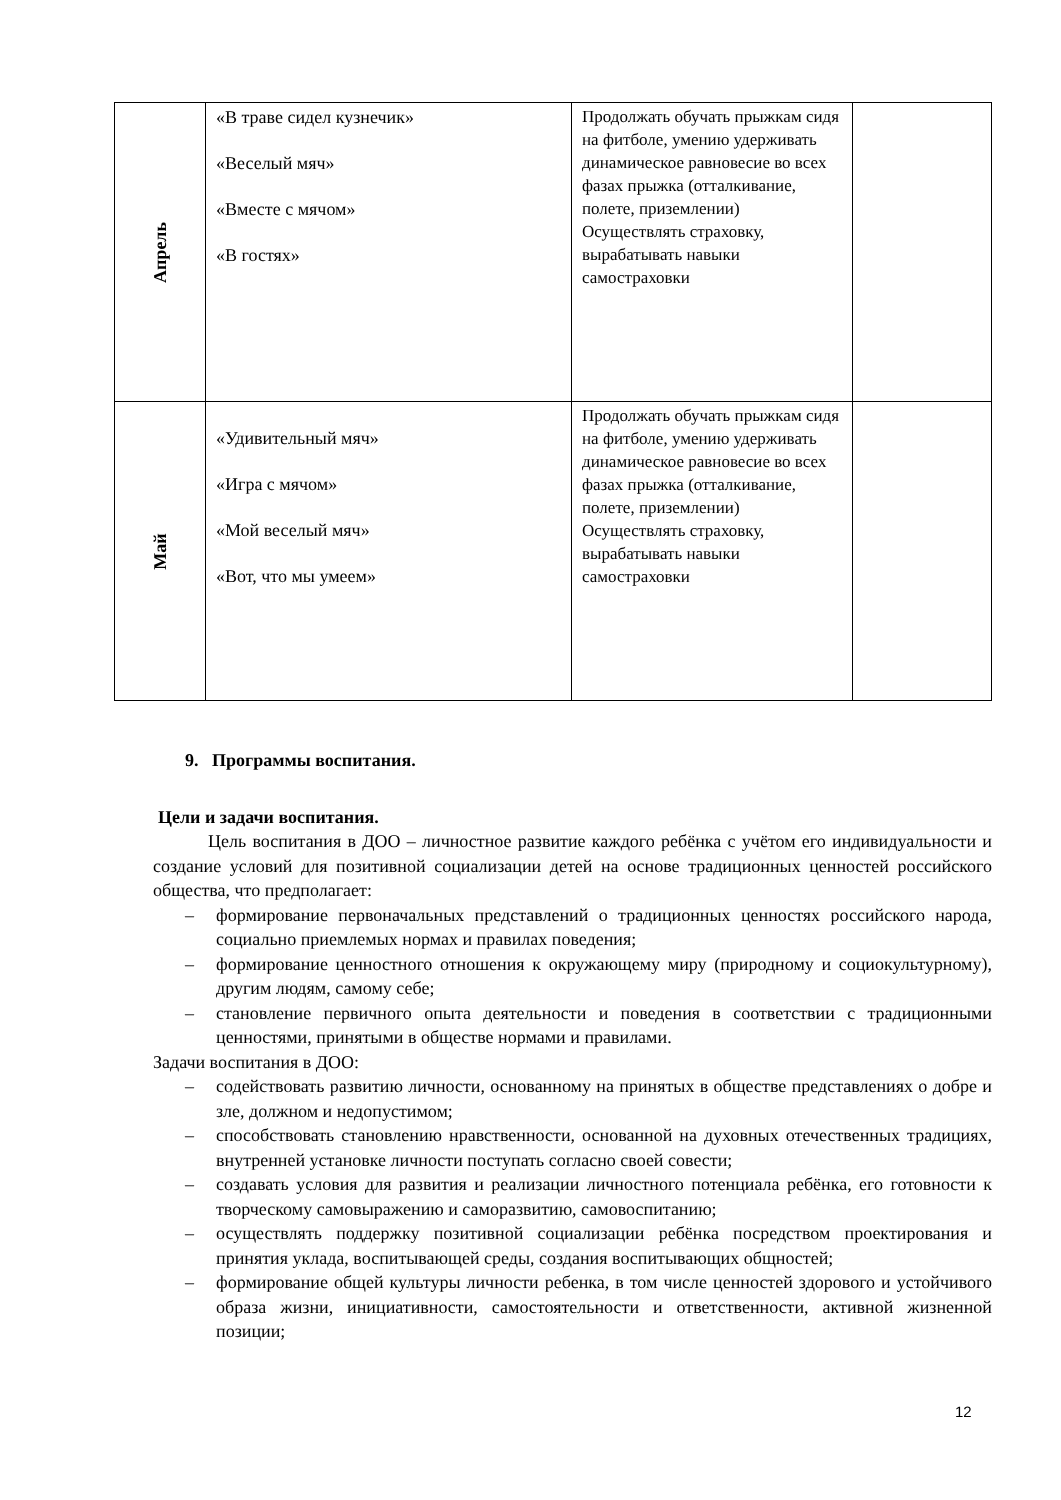| Апрель | «В траве сидел кузнечик» «Веселый мяч» «Вместе с мячом» «В гостях» | Продолжать обучать прыжкам сидя на фитболе, умению удерживать динамическое равновесие во всех фазах прыжка (отталкивание, полете, приземлении) Осуществлять страховку, вырабатывать навыки самостраховки | |
| Май | «Удивительный мяч» «Игра с мячом» «Мой веселый мяч» «Вот, что мы умеем» | Продолжать обучать прыжкам сидя на фитболе, умению удерживать динамическое равновесие во всех фазах прыжка (отталкивание, полете, приземлении) Осуществлять страховку, вырабатывать навыки самостраховки | |
9. Программы воспитания.
Цели и задачи воспитания.
Цель воспитания в ДОО – личностное развитие каждого ребёнка с учётом его индивидуальности и создание условий для позитивной социализации детей на основе традиционных ценностей российского общества, что предполагает:
– формирование первоначальных представлений о традиционных ценностях российского народа, социально приемлемых нормах и правилах поведения;
– формирование ценностного отношения к окружающему миру (природному и социокультурному), другим людям, самому себе;
– становление первичного опыта деятельности и поведения в соответствии с традиционными ценностями, принятыми в обществе нормами и правилами.
Задачи воспитания в ДОО:
– содействовать развитию личности, основанному на принятых в обществе представлениях о добре и зле, должном и недопустимом;
– способствовать становлению нравственности, основанной на духовных отечественных традициях, внутренней установке личности поступать согласно своей совести;
– создавать условия для развития и реализации личностного потенциала ребёнка, его готовности к творческому самовыражению и саморазвитию, самовоспитанию;
– осуществлять поддержку позитивной социализации ребёнка посредством проектирования и принятия уклада, воспитывающей среды, создания воспитывающих общностей;
– формирование общей культуры личности ребенка, в том числе ценностей здорового и устойчивого образа жизни, инициативности, самостоятельности и ответственности, активной жизненной позиции;
12